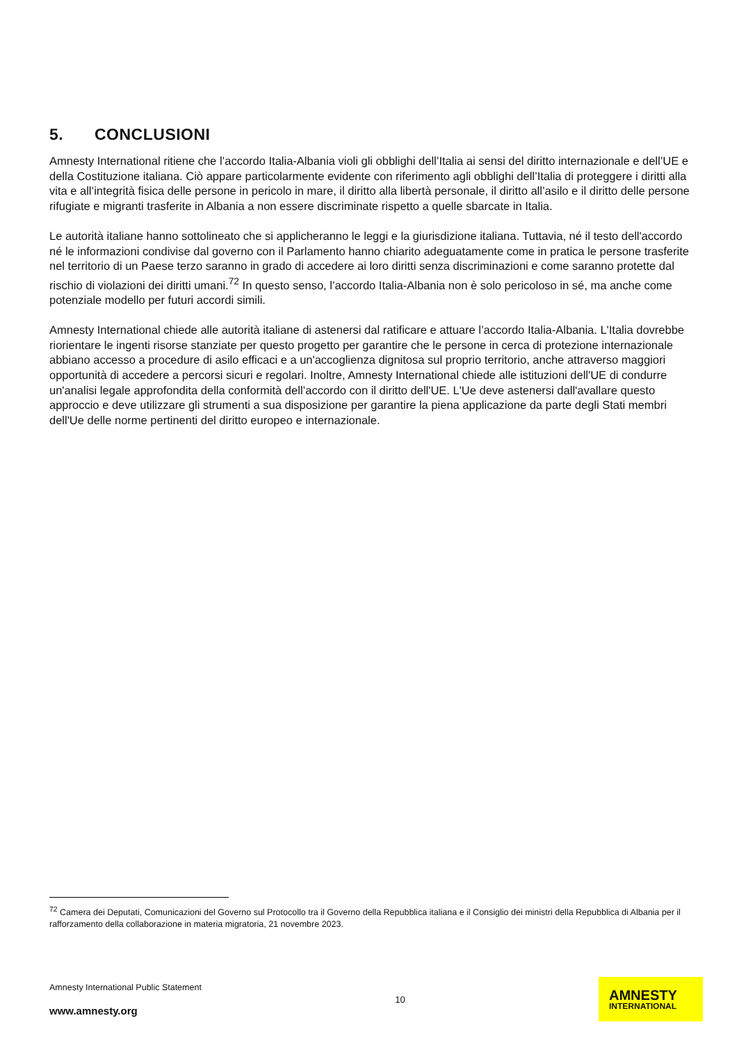5. CONCLUSIONI
Amnesty International ritiene che l’accordo Italia-Albania violi gli obblighi dell’Italia ai sensi del diritto internazionale e dell’UE e della Costituzione italiana. Ciò appare particolarmente evidente con riferimento agli obblighi dell’Italia di proteggere i diritti alla vita e all’integrità fisica delle persone in pericolo in mare, il diritto alla libertà personale, il diritto all’asilo e il diritto delle persone rifugiate e migranti trasferite in Albania a non essere discriminate rispetto a quelle sbarcate in Italia.
Le autorità italiane hanno sottolineato che si applicheranno le leggi e la giurisdizione italiana. Tuttavia, né il testo dell'accordo né le informazioni condivise dal governo con il Parlamento hanno chiarito adeguatamente come in pratica le persone trasferite nel territorio di un Paese terzo saranno in grado di accedere ai loro diritti senza discriminazioni e come saranno protette dal rischio di violazioni dei diritti umani.<sup>72</sup> In questo senso, l’accordo Italia-Albania non è solo pericoloso in sé, ma anche come potenziale modello per futuri accordi simili.
Amnesty International chiede alle autorità italiane di astenersi dal ratificare e attuare l’accordo Italia-Albania. L'Italia dovrebbe riorientare le ingenti risorse stanziate per questo progetto per garantire che le persone in cerca di protezione internazionale abbiano accesso a procedure di asilo efficaci e a un'accoglienza dignitosa sul proprio territorio, anche attraverso maggiori opportunità di accedere a percorsi sicuri e regolari. Inoltre, Amnesty International chiede alle istituzioni dell'UE di condurre un'analisi legale approfondita della conformità dell’accordo con il diritto dell'UE. L'Ue deve astenersi dall'avallare questo approccio e deve utilizzare gli strumenti a sua disposizione per garantire la piena applicazione da parte degli Stati membri dell'Ue delle norme pertinenti del diritto europeo e internazionale.
<sup>72</sup> Camera dei Deputati, Comunicazioni del Governo sul Protocollo tra il Governo della Repubblica italiana e il Consiglio dei ministri della Repubblica di Albania per il rafforzamento della collaborazione in materia migratoria, 21 novembre 2023.
Amnesty International Public Statement
www.amnesty.org
10
AMNESTY
INTERNATIONAL